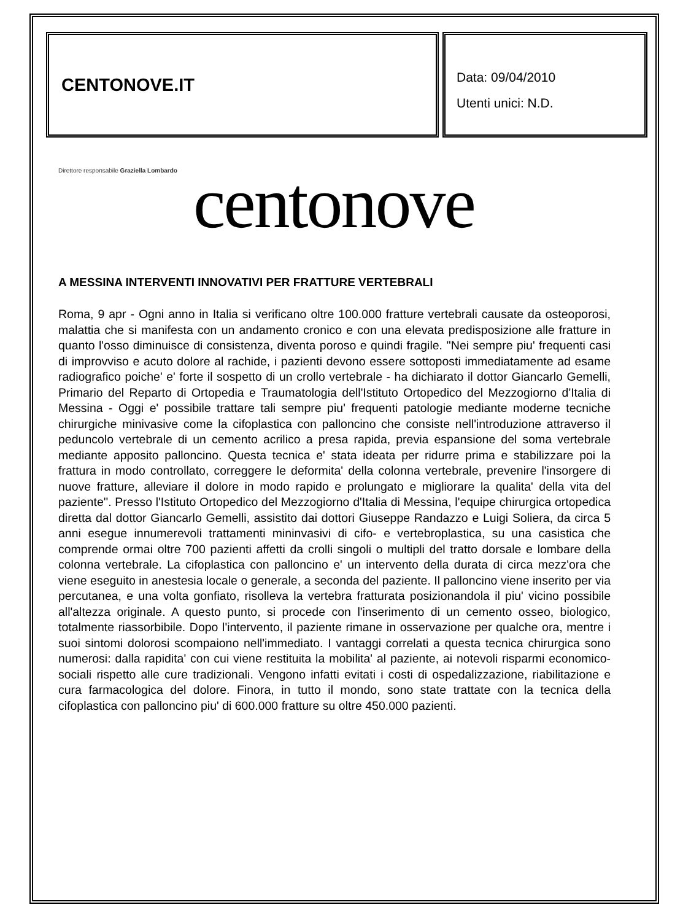CENTONOVE.IT
Data: 09/04/2010
Utenti unici: N.D.
Direttore responsabile Graziella Lombardo
centonove
A MESSINA INTERVENTI INNOVATIVI PER FRATTURE VERTEBRALI
Roma, 9 apr - Ogni anno in Italia si verificano oltre 100.000 fratture vertebrali causate da osteoporosi, malattia che si manifesta con un andamento cronico e con una elevata predisposizione alle fratture in quanto l'osso diminuisce di consistenza, diventa poroso e quindi fragile. ''Nei sempre piu' frequenti casi di improvviso e acuto dolore al rachide, i pazienti devono essere sottoposti immediatamente ad esame radiografico poiche' e' forte il sospetto di un crollo vertebrale - ha dichiarato il dottor Giancarlo Gemelli, Primario del Reparto di Ortopedia e Traumatologia dell'Istituto Ortopedico del Mezzogiorno d'Italia di Messina - Oggi e' possibile trattare tali sempre piu' frequenti patologie mediante moderne tecniche chirurgiche minivasive come la cifoplastica con palloncino che consiste nell'introduzione attraverso il peduncolo vertebrale di un cemento acrilico a presa rapida, previa espansione del soma vertebrale mediante apposito palloncino. Questa tecnica e' stata ideata per ridurre prima e stabilizzare poi la frattura in modo controllato, correggere le deformita' della colonna vertebrale, prevenire l'insorgere di nuove fratture, alleviare il dolore in modo rapido e prolungato e migliorare la qualita' della vita del paziente''. Presso l'Istituto Ortopedico del Mezzogiorno d'Italia di Messina, l'equipe chirurgica ortopedica diretta dal dottor Giancarlo Gemelli, assistito dai dottori Giuseppe Randazzo e Luigi Soliera, da circa 5 anni esegue innumerevoli trattamenti mininvasivi di cifo- e vertebroplastica, su una casistica che comprende ormai oltre 700 pazienti affetti da crolli singoli o multipli del tratto dorsale e lombare della colonna vertebrale. La cifoplastica con palloncino e' un intervento della durata di circa mezz'ora che viene eseguito in anestesia locale o generale, a seconda del paziente. Il palloncino viene inserito per via percutanea, e una volta gonfiato, risolleva la vertebra fratturata posizionandola il piu' vicino possibile all'altezza originale. A questo punto, si procede con l'inserimento di un cemento osseo, biologico, totalmente riassorbibile. Dopo l'intervento, il paziente rimane in osservazione per qualche ora, mentre i suoi sintomi dolorosi scompaiono nell'immediato. I vantaggi correlati a questa tecnica chirurgica sono numerosi: dalla rapidita' con cui viene restituita la mobilita' al paziente, ai notevoli risparmi economico-sociali rispetto alle cure tradizionali. Vengono infatti evitati i costi di ospedalizzazione, riabilitazione e cura farmacologica del dolore. Finora, in tutto il mondo, sono state trattate con la tecnica della cifoplastica con palloncino piu' di 600.000 fratture su oltre 450.000 pazienti.